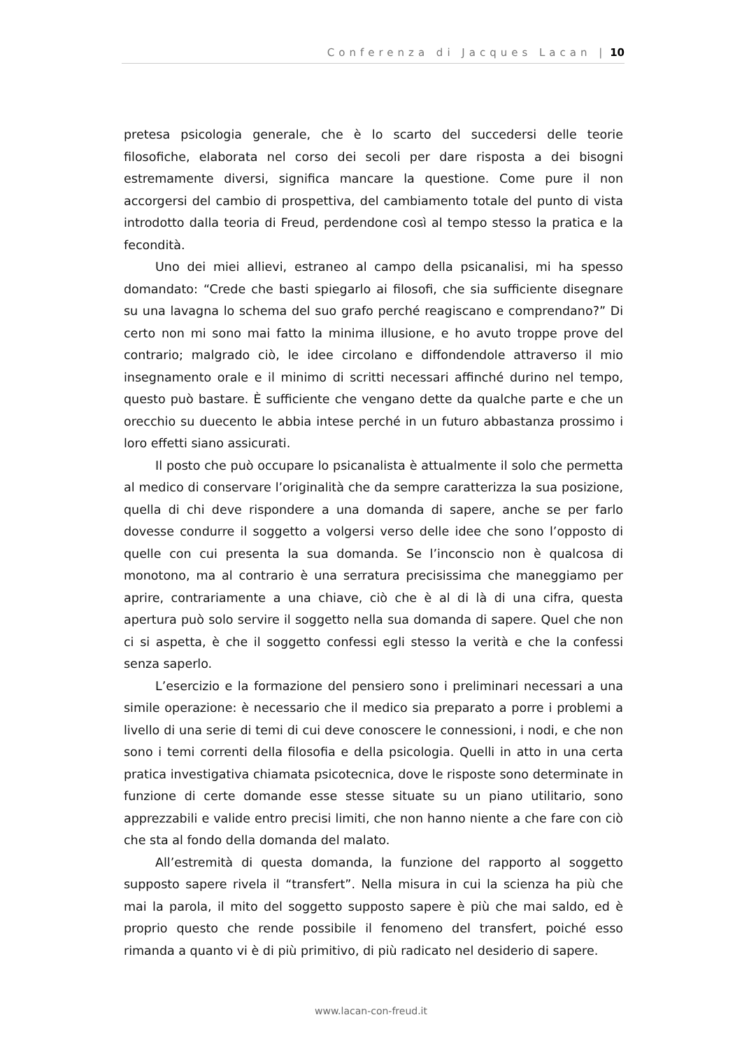Conferenza di Jacques Lacan | 10
pretesa psicologia generale, che è lo scarto del succedersi delle teorie filosofiche, elaborata nel corso dei secoli per dare risposta a dei bisogni estremamente diversi, significa mancare la questione. Come pure il non accorgersi del cambio di prospettiva, del cambiamento totale del punto di vista introdotto dalla teoria di Freud, perdendone così al tempo stesso la pratica e la fecondità.
Uno dei miei allievi, estraneo al campo della psicanalisi, mi ha spesso domandato: “Crede che basti spiegarlo ai filosofi, che sia sufficiente disegnare su una lavagna lo schema del suo grafo perché reagiscano e comprendano?” Di certo non mi sono mai fatto la minima illusione, e ho avuto troppe prove del contrario; malgrado ciò, le idee circolano e diffondendole attraverso il mio insegnamento orale e il minimo di scritti necessari affinché durino nel tempo, questo può bastare. È sufficiente che vengano dette da qualche parte e che un orecchio su duecento le abbia intese perché in un futuro abbastanza prossimo i loro effetti siano assicurati.
Il posto che può occupare lo psicanalista è attualmente il solo che permetta al medico di conservare l’originalità che da sempre caratterizza la sua posizione, quella di chi deve rispondere a una domanda di sapere, anche se per farlo dovesse condurre il soggetto a volgersi verso delle idee che sono l’opposto di quelle con cui presenta la sua domanda. Se l’inconscio non è qualcosa di monotono, ma al contrario è una serratura precisissima che maneggiamo per aprire, contrariamente a una chiave, ciò che è al di là di una cifra, questa apertura può solo servire il soggetto nella sua domanda di sapere. Quel che non ci si aspetta, è che il soggetto confessi egli stesso la verità e che la confessi senza saperlo.
L’esercizio e la formazione del pensiero sono i preliminari necessari a una simile operazione: è necessario che il medico sia preparato a porre i problemi a livello di una serie di temi di cui deve conoscere le connessioni, i nodi, e che non sono i temi correnti della filosofia e della psicologia. Quelli in atto in una certa pratica investigativa chiamata psicotecnica, dove le risposte sono determinate in funzione di certe domande esse stesse situate su un piano utilitario, sono apprezzabili e valide entro precisi limiti, che non hanno niente a che fare con ciò che sta al fondo della domanda del malato.
All’estremità di questa domanda, la funzione del rapporto al soggetto supposto sapere rivela il “transfert”. Nella misura in cui la scienza ha più che mai la parola, il mito del soggetto supposto sapere è più che mai saldo, ed è proprio questo che rende possibile il fenomeno del transfert, poiché esso rimanda a quanto vi è di più primitivo, di più radicato nel desiderio di sapere.
www.lacan-con-freud.it